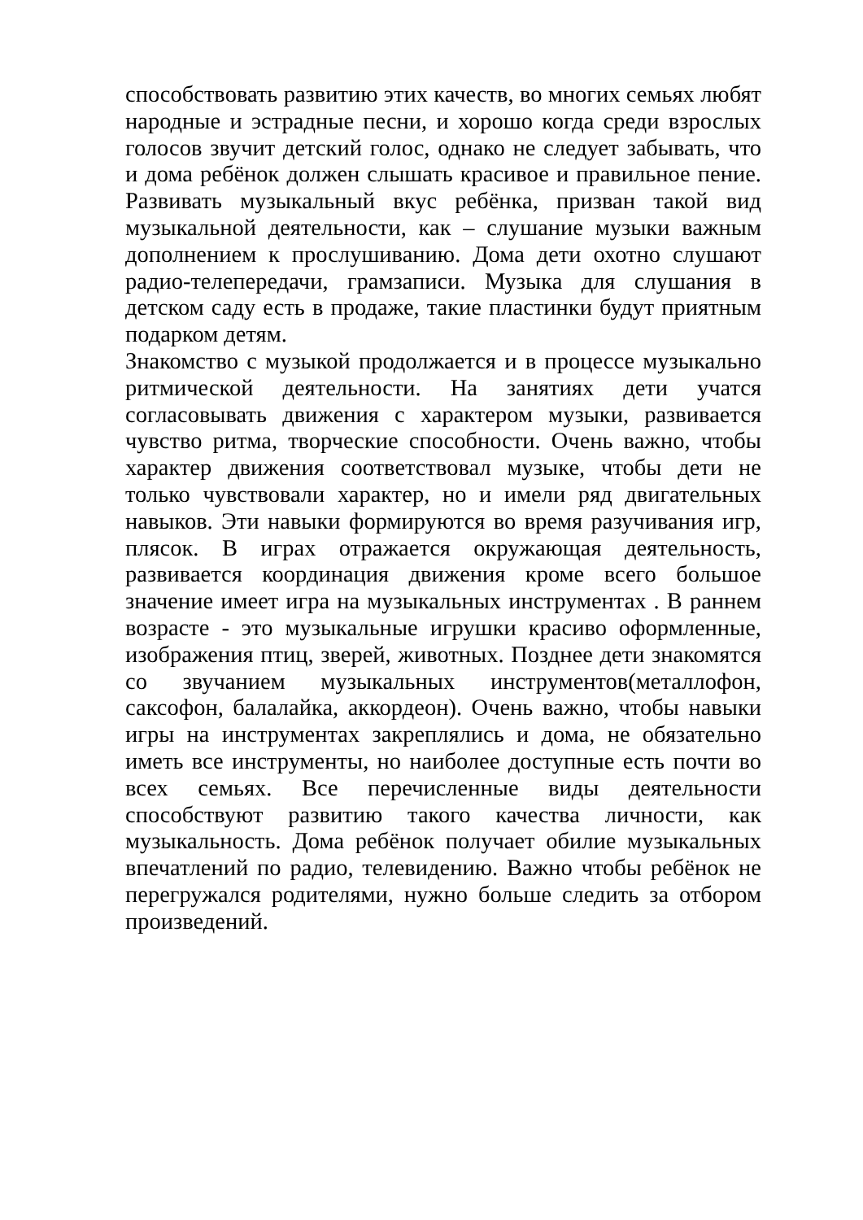способствовать развитию этих качеств, во многих семьях любят народные и эстрадные песни, и хорошо когда среди взрослых голосов звучит детский голос, однако не следует забывать, что и дома ребёнок должен слышать красивое и правильное пение. Развивать музыкальный вкус ребёнка, призван такой вид музыкальной деятельности, как – слушание музыки важным дополнением к прослушиванию. Дома дети охотно слушают радио-телепередачи, грамзаписи. Музыка для слушания в детском саду есть в продаже, такие пластинки будут приятным подарком детям.
Знакомство с музыкой продолжается и в процессе музыкально ритмической деятельности. На занятиях дети учатся согласовывать движения с характером музыки, развивается чувство ритма, творческие способности. Очень важно, чтобы характер движения соответствовал музыке, чтобы дети не только чувствовали характер, но и имели ряд двигательных навыков. Эти навыки формируются во время разучивания игр, плясок. В играх отражается окружающая деятельность, развивается координация движения кроме всего большое значение имеет игра на музыкальных инструментах . В раннем возрасте - это музыкальные игрушки красиво оформленные, изображения птиц, зверей, животных. Позднее дети знакомятся со звучанием музыкальных инструментов(металлофон, саксофон, балалайка, аккордеон). Очень важно, чтобы навыки игры на инструментах закреплялись и дома, не обязательно иметь все инструменты, но наиболее доступные есть почти во всех семьях. Все перечисленные виды деятельности способствуют развитию такого качества личности, как музыкальность. Дома ребёнок получает обилие музыкальных впечатлений по радио, телевидению. Важно чтобы ребёнок не перегружался родителями, нужно больше следить за отбором произведений.